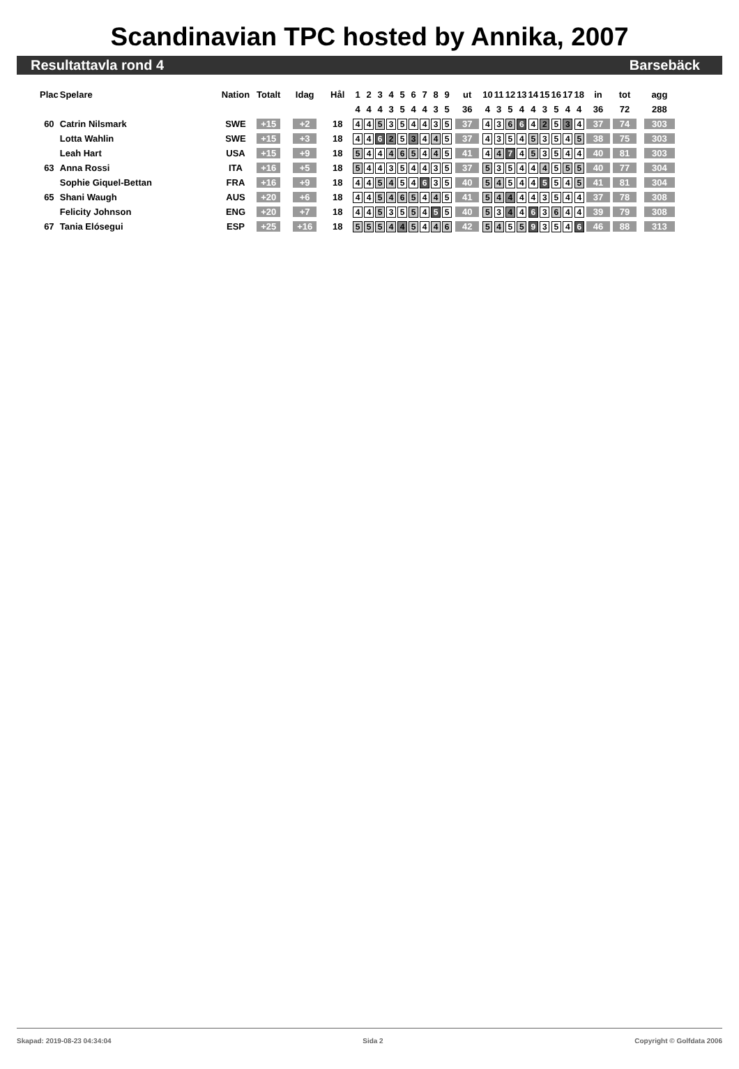Scandinavian TPC hosted by Annika, 2007
Resultattavla rond 4 Barsebäck
| Plac | Spelare | Nation | Totalt | Idag | Hål | 1 | 2 | 3 | 4 | 5 | 6 | 7 | 8 | 9 | ut | 10 | 11 | 12 | 13 | 14 | 15 | 16 | 17 | 18 | in | tot | agg |
| --- | --- | --- | --- | --- | --- | --- | --- | --- | --- | --- | --- | --- | --- | --- | --- | --- | --- | --- | --- | --- | --- | --- | --- | --- | --- | --- | --- |
| | | | | | | 4 | 4 | 4 | 3 | 5 | 4 | 4 | 3 | 5 | 36 | 4 | 3 | 5 | 4 | 4 | 3 | 5 | 4 | 4 | 36 | 72 | 288 |
| 60 | Catrin Nilsmark | SWE | +15 | +2 | 18 | 4 | 4 | 5 | 3 | 5 | 4 | 4 | 3 | 5 | 37 | 4 | 3 | 6 | 6 | 4 | 2 | 5 | 3 | 4 | 37 | 74 | 303 |
| | Lotta Wahlin | SWE | +15 | +3 | 18 | 4 | 4 | 6 | 2 | 5 | 3 | 4 | 4 | 5 | 37 | 4 | 3 | 5 | 4 | 5 | 3 | 5 | 4 | 5 | 38 | 75 | 303 |
| | Leah Hart | USA | +15 | +9 | 18 | 5 | 4 | 4 | 4 | 6 | 5 | 4 | 4 | 5 | 41 | 4 | 4 | 7 | 4 | 5 | 3 | 5 | 4 | 4 | 40 | 81 | 303 |
| 63 | Anna Rossi | ITA | +16 | +5 | 18 | 5 | 4 | 4 | 3 | 5 | 4 | 4 | 3 | 5 | 37 | 5 | 3 | 5 | 4 | 4 | 4 | 5 | 5 | 5 | 40 | 77 | 304 |
| | Sophie Giquel-Bettan | FRA | +16 | +9 | 18 | 4 | 4 | 5 | 4 | 5 | 4 | 6 | 3 | 5 | 40 | 5 | 4 | 5 | 4 | 4 | 5 | 5 | 4 | 5 | 41 | 81 | 304 |
| 65 | Shani Waugh | AUS | +20 | +6 | 18 | 4 | 4 | 5 | 4 | 6 | 5 | 4 | 4 | 5 | 41 | 5 | 4 | 4 | 4 | 4 | 3 | 5 | 4 | 4 | 37 | 78 | 308 |
| | Felicity Johnson | ENG | +20 | +7 | 18 | 4 | 4 | 5 | 3 | 5 | 5 | 4 | 5 | 5 | 40 | 5 | 3 | 4 | 4 | 6 | 3 | 6 | 4 | 4 | 39 | 79 | 308 |
| 67 | Tania Elósegui | ESP | +25 | +16 | 18 | 5 | 5 | 5 | 4 | 4 | 5 | 4 | 4 | 6 | 42 | 5 | 4 | 5 | 5 | 9 | 3 | 5 | 4 | 6 | 46 | 88 | 313 |
Skapad: 2019-08-23 04:34:04 Sida 2 Copyright © Golfdata 2006